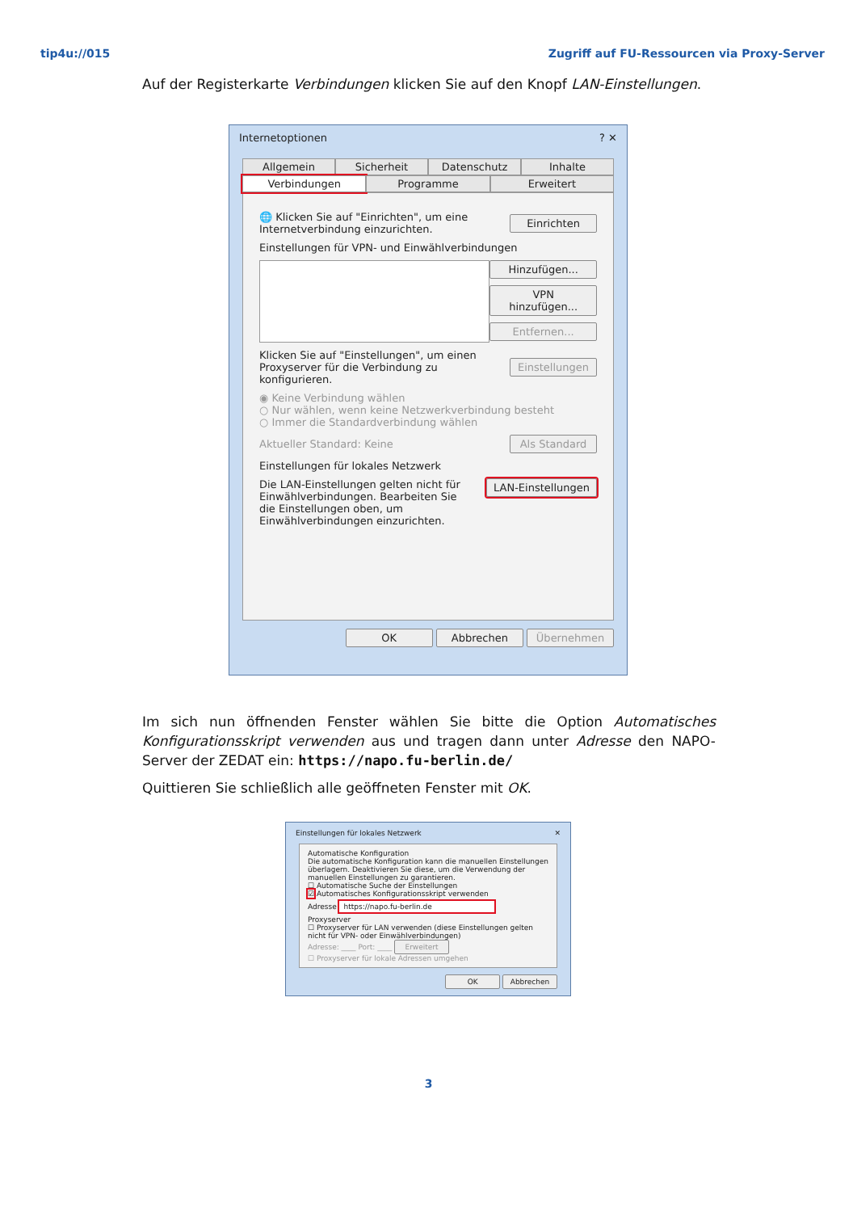tip4u://015 Zugriff auf FU-Ressourcen via Proxy-Server
Auf der Registerkarte Verbindungen klicken Sie auf den Knopf LAN-Einstellungen.
Internetoptionen? ✕
Allgemein Sicherheit Datenschutz Inhalte
Verbindungen Programme Erweitert
🌐 Klicken Sie auf "Einrichten", um eine Internetverbindung einzurichten. Einrichten
Einstellungen für VPN- und Einwählverbindungen
Hinzufügen...
VPN hinzufügen...
Entfernen...
Klicken Sie auf "Einstellungen", um einen Proxyserver für die Verbindung zu konfigurieren. Einstellungen
◉ Keine Verbindung wählen
○ Nur wählen, wenn keine Netzwerkverbindung besteht
○ Immer die Standardverbindung wählen
Aktueller Standard: Keine Als Standard
Einstellungen für lokales Netzwerk
Die LAN-Einstellungen gelten nicht für Einwählverbindungen. Bearbeiten Sie die Einstellungen oben, um Einwählverbindungen einzurichten. LAN-Einstellungen
OK Abbrechen Übernehmen
Im sich nun öffnenden Fenster wählen Sie bitte die Option Automatisches Konfigurations­skript verwenden aus und tragen dann unter Adresse den NAPO-Server der ZEDAT ein: https://napo.fu-berlin.de/
Quittieren Sie schließlich alle geöffneten Fenster mit OK.
Einstellungen für lokales Netzwerk ✕
Automatische Konfiguration
Die automatische Konfiguration kann die manuellen Einstellungen überlagern. Deaktivieren Sie diese, um die Verwendung der manuellen Einstellungen zu garantieren.
☐ Automatische Suche der Einstellungen
☑ Automatisches Konfigurationsskript verwenden
Adresse https://napo.fu-berlin.de
Proxyserver
☐ Proxyserver für LAN verwenden (diese Einstellungen gelten nicht für VPN- oder Einwählverbindungen)
Adresse: ____ Port: ____ Erweitert
☐ Proxyserver für lokale Adressen umgehen
OK Abbrechen
3